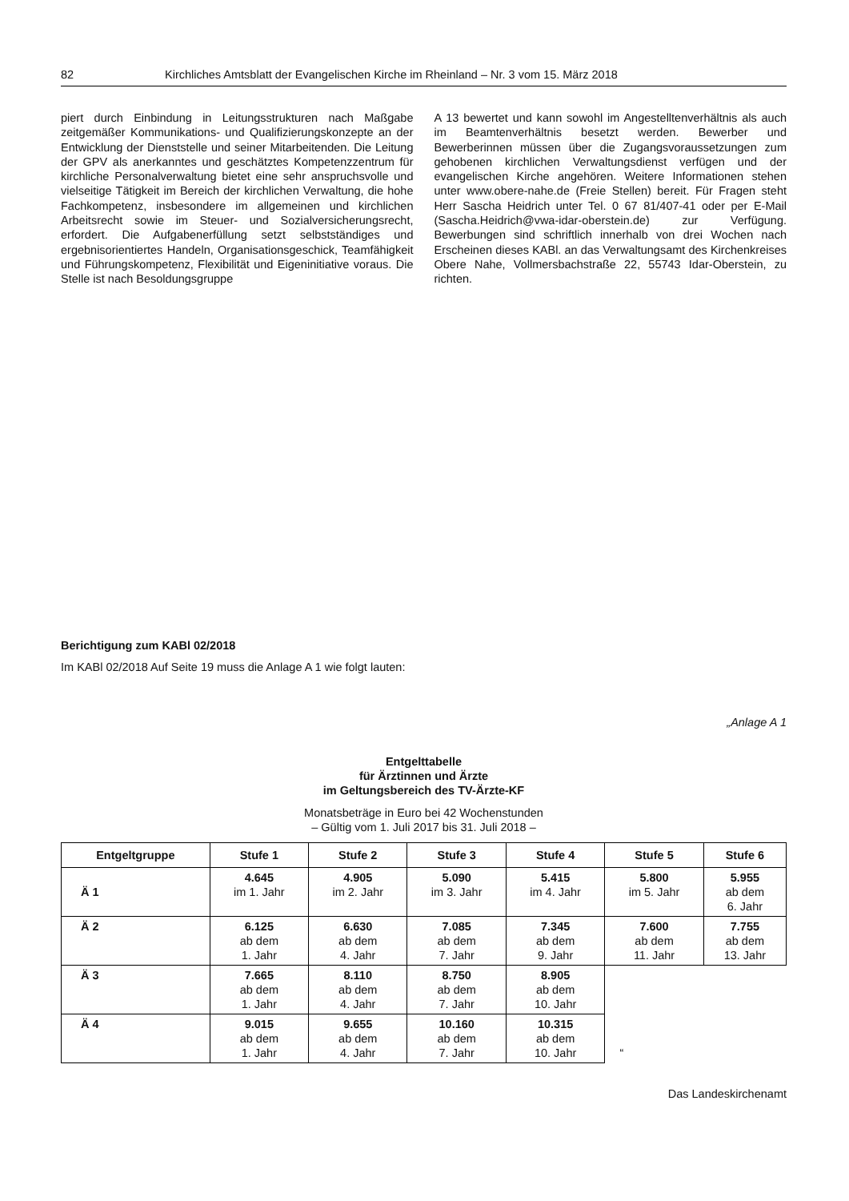82 Kirchliches Amtsblatt der Evangelischen Kirche im Rheinland – Nr. 3 vom 15. März 2018
piert durch Einbindung in Leitungsstrukturen nach Maßgabe zeitgemäßer Kommunikations- und Qualifizierungskonzepte an der Entwicklung der Dienststelle und seiner Mitarbeitenden. Die Leitung der GPV als anerkanntes und geschätztes Kompetenzzentrum für kirchliche Personalverwaltung bietet eine sehr anspruchsvolle und vielseitige Tätigkeit im Bereich der kirchlichen Verwaltung, die hohe Fachkompetenz, insbesondere im allgemeinen und kirchlichen Arbeitsrecht sowie im Steuer- und Sozialversicherungsrecht, erfordert. Die Aufgabenerfüllung setzt selbstständiges und ergebnisorientiertes Handeln, Organisationsgeschick, Teamfähigkeit und Führungskompetenz, Flexibilität und Eigeninitiative voraus. Die Stelle ist nach Besoldungsgruppe
A 13 bewertet und kann sowohl im Angestelltenverhältnis als auch im Beamtenverhältnis besetzt werden. Bewerber und Bewerberinnen müssen über die Zugangsvoraussetzungen zum gehobenen kirchlichen Verwaltungsdienst verfügen und der evangelischen Kirche angehören. Weitere Informationen stehen unter www.obere-nahe.de (Freie Stellen) bereit. Für Fragen steht Herr Sascha Heidrich unter Tel. 0 67 81/407-41 oder per E-Mail (Sascha.Heidrich@vwa-idar-oberstein.de) zur Verfügung. Bewerbungen sind schriftlich innerhalb von drei Wochen nach Erscheinen dieses KABl. an das Verwaltungsamt des Kirchenkreises Obere Nahe, Vollmersbachstraße 22, 55743 Idar-Oberstein, zu richten.
Berichtigung zum KABl 02/2018
Im KABl 02/2018 Auf Seite 19 muss die Anlage A 1 wie folgt lauten:
„Anlage A 1
Entgelttabelle
für Ärztinnen und Ärzte
im Geltungsbereich des TV-Ärzte-KF
Monatsbeträge in Euro bei 42 Wochenstunden
– Gültig vom 1. Juli 2017 bis 31. Juli 2018 –
| Entgeltgruppe | Stufe 1 | Stufe 2 | Stufe 3 | Stufe 4 | Stufe 5 | Stufe 6 |
| --- | --- | --- | --- | --- | --- | --- |
| Ä 1 | 4.645 im 1. Jahr | 4.905 im 2. Jahr | 5.090 im 3. Jahr | 5.415 im 4. Jahr | 5.800 im 5. Jahr | 5.955 ab dem 6. Jahr |
| Ä 2 | 6.125 ab dem 1. Jahr | 6.630 ab dem 4. Jahr | 7.085 ab dem 7. Jahr | 7.345 ab dem 9. Jahr | 7.600 ab dem 11. Jahr | 7.755 ab dem 13. Jahr |
| Ä 3 | 7.665 ab dem 1. Jahr | 8.110 ab dem 4. Jahr | 8.750 ab dem 7. Jahr | 8.905 ab dem 10. Jahr | | |
| Ä 4 | 9.015 ab dem 1. Jahr | 9.655 ab dem 4. Jahr | 10.160 ab dem 7. Jahr | 10.315 ab dem 10. Jahr | “ | |
Das Landeskirchenamt